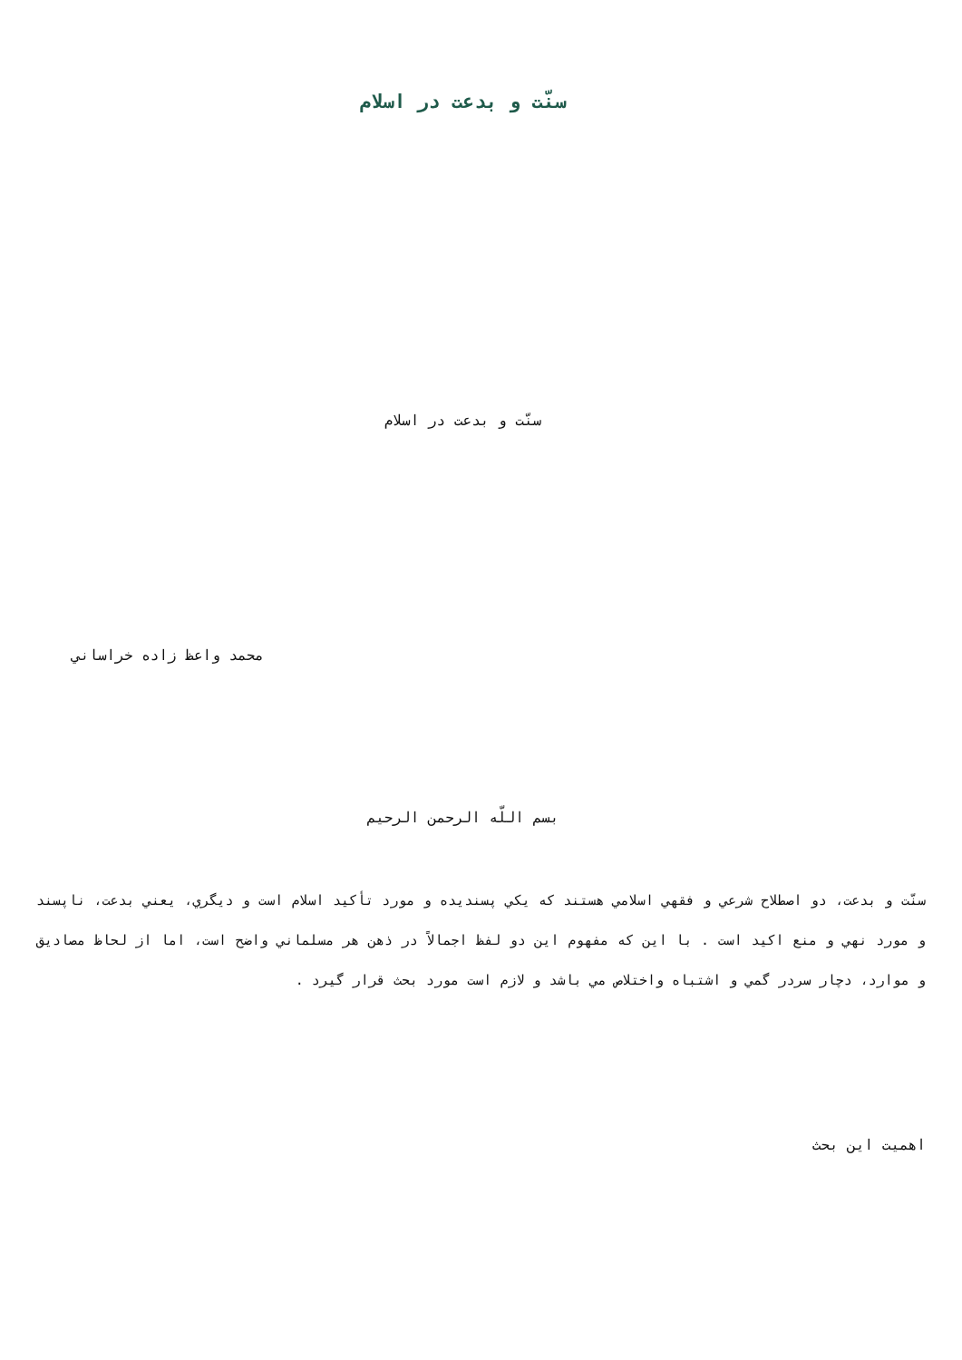سنّت و بدعت در اسلام
سنّت و بدعت در اسلام
محمد واعظ زاده خراساني
بسم اللّه الرحمن الرحيم
سنّت و بدعت، دو اصطلاح شرعي و فقهي اسلامي هستند كه يكي پسنديده و مورد تأكيد اسلام است و ديگري، يعني بدعت، ناپسند و مورد نهي و منع اكيد است . با اين كه مفهوم اين دو لفظ اجمالاً در ذهن هر مسلماني واضح است، اما از لحاظ مصاديق و موارد، دچار سردر گمي و اشتباه واختلاص مي باشد و لازم است مورد بحث قرار گيرد .
اهميت اين بحث